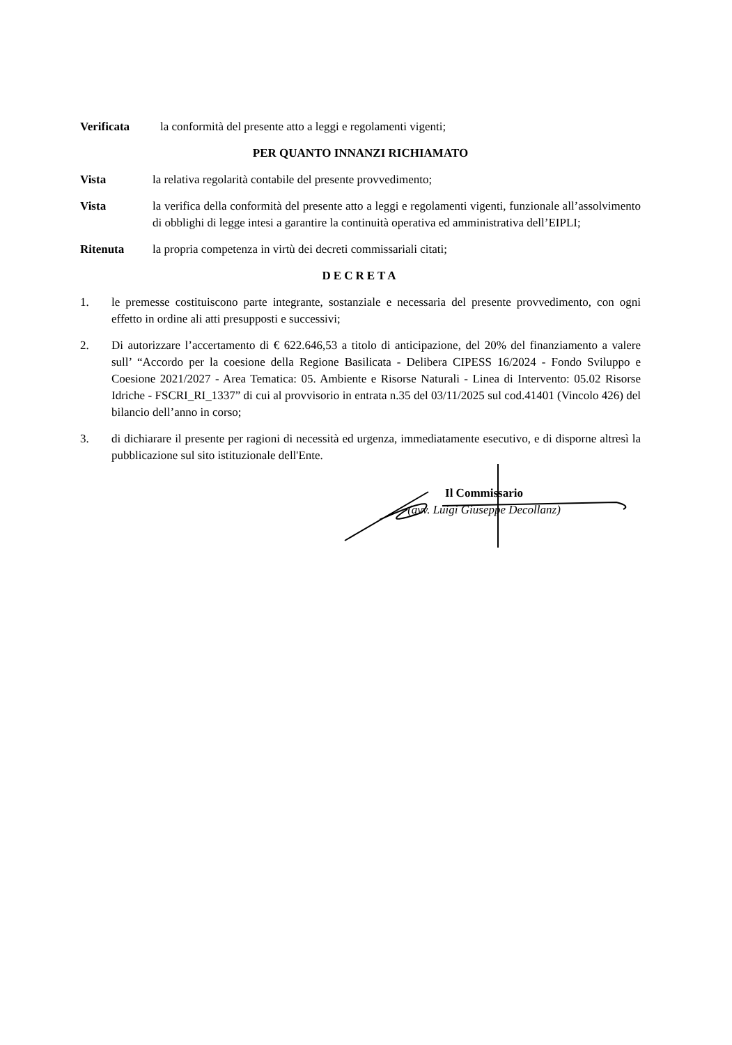Verificata la conformità del presente atto a leggi e regolamenti vigenti;
PER QUANTO INNANZI RICHIAMATO
Vista la relativa regolarità contabile del presente provvedimento;
Vista la verifica della conformità del presente atto a leggi e regolamenti vigenti, funzionale all’assolvimento di obblighi di legge intesi a garantire la continuità operativa ed amministrativa dell’EIPLI;
Ritenuta la propria competenza in virtù dei decreti commissariali citati;
DECRETA
1. le premesse costituiscono parte integrante, sostanziale e necessaria del presente provvedimento, con ogni effetto in ordine ali atti presupposti e successivi;
2. Di autorizzare l’accertamento di € 622.646,53 a titolo di anticipazione, del 20% del finanziamento a valere sull’ “Accordo per la coesione della Regione Basilicata - Delibera CIPESS 16/2024 - Fondo Sviluppo e Coesione 2021/2027 - Area Tematica: 05. Ambiente e Risorse Naturali - Linea di Intervento: 05.02 Risorse Idriche - FSCRI_RI_1337” di cui al provvisorio in entrata n.35 del 03/11/2025 sul cod.41401 (Vincolo 426) del bilancio dell’anno in corso;
3. di dichiarare il presente per ragioni di necessità ed urgenza, immediatamente esecutivo, e di disporne altresì la pubblicazione sul sito istituzionale dell'Ente.
Il Commissario
(avv. Luigi Giuseppe Decollanz)